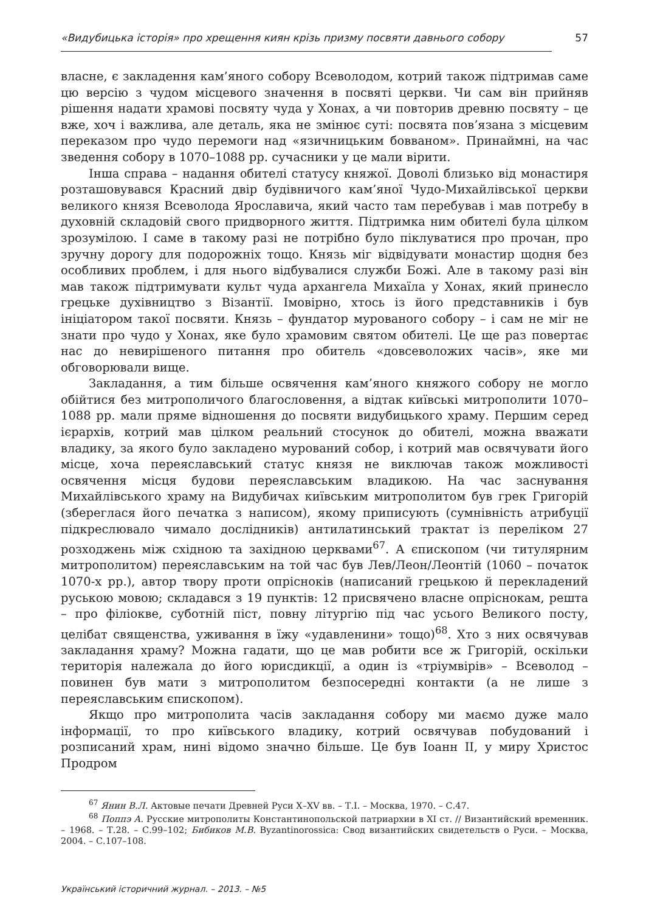«Видубицька історія» про хрещення киян крізь призму посвяти давнього собору 57
власне, є закладення кам’яного собору Всеволодом, котрий також підтримав саме цю версію з чудом місцевого значення в посвяті церкви. Чи сам він прийняв рішення надати храмові посвяту чуда у Хонах, а чи повторив древню посвяту – це вже, хоч і важлива, але деталь, яка не змінює суті: посвята пов’язана з місцевим переказом про чудо перемоги над «язичницьким бовваном». Принаймні, на час зведення собору в 1070–1088 рр. сучасники у це мали вірити.
Інша справа – надання обителі статусу княжої. Доволі близько від монастиря розташовувався Красний двір будівничого кам’яної Чудо-Михайлівської церкви великого князя Всеволода Ярославича, який часто там перебував і мав потребу в духовній складовій свого придворного життя. Підтримка ним обителі була цілком зрозумілою. І саме в такому разі не потрібно було піклуватися про прочан, про зручну дорогу для подорожніх тощо. Князь міг відвідувати монастир щодня без особливих проблем, і для нього відбувалися служби Божі. Але в такому разі він мав також підтримувати культ чуда архангела Михаїла у Хонах, який принесло грецьке духівництво з Візантії. Імовірно, хтось із його представників і був ініціатором такої посвяти. Князь – фундатор мурованого собору – і сам не міг не знати про чудо у Хонах, яке було храмовим святом обителі. Це ще раз повертає нас до невирішеного питання про обитель «довсеволожих часів», яке ми обговорювали вище.
Закладання, а тим більше освячення кам’яного княжого собору не могло обійтися без митрополичого благословення, а відтак київські митрополити 1070–1088 рр. мали пряме відношення до посвяти видубицького храму. Першим серед ієрархів, котрий мав цілком реальний стосунок до обителі, можна вважати владику, за якого було закладено мурований собор, і котрий мав освячувати його місце, хоча переяславський статус князя не виключав також можливості освячення місця будови переяславським владикою. На час заснування Михайлівського храму на Видубичах київським митрополитом був грек Григорій (збереглася його печатка з написом), якому приписують (сумнівність атрибуції підкреслювало чимало дослідників) антилатинський трактат із переліком 27 розходжень між східною та західною церквами<sup>67</sup>. А єпископом (чи титулярним митрополитом) переяславським на той час був Лев/Леон/Леонтій (1060 – початок 1070-х рр.), автор твору проти опрісноків (написаний грецькою й перекладений руською мовою; складався з 19 пунктів: 12 присвячено власне опрісно­кам, решта – про філіокве, суботній піст, повну літургію під час усього Великого посту, целібат священства, уживання в їжу «удавленини» тощо)<sup>68</sup>. Хто з них освячував закладання храму? Можна гадати, що це мав робити все ж Григорій, оскільки територія належала до його юрисдикції, а один із «тріумвірів» – Всеволод – повинен був мати з митрополитом безпосередні контакти (а не лише з переяславським єпископом).
Якщо про митрополита часів закладання собору ми маємо дуже мало інформації, то про київського владику, котрий освячував побудований і розписаний храм, нині відомо значно більше. Це був Іоанн ІІ, у миру Христос Продром
<sup>67</sup> Янин В.Л. Актовые печати Древней Руси Х–ХV вв. – Т.І. – Москва, 1970. – С.47.
<sup>68</sup> Поппэ А. Русские митрополиты Константинопольской патриархии в ХІ ст. // Византийский временник. – 1968. – Т.28. – С.99–102; Бибиков М.В. Byzantinorossica: Свод византийских свидетельств о Руси. – Москва, 2004. – С.107–108.
Український історичний журнал. – 2013. – №5